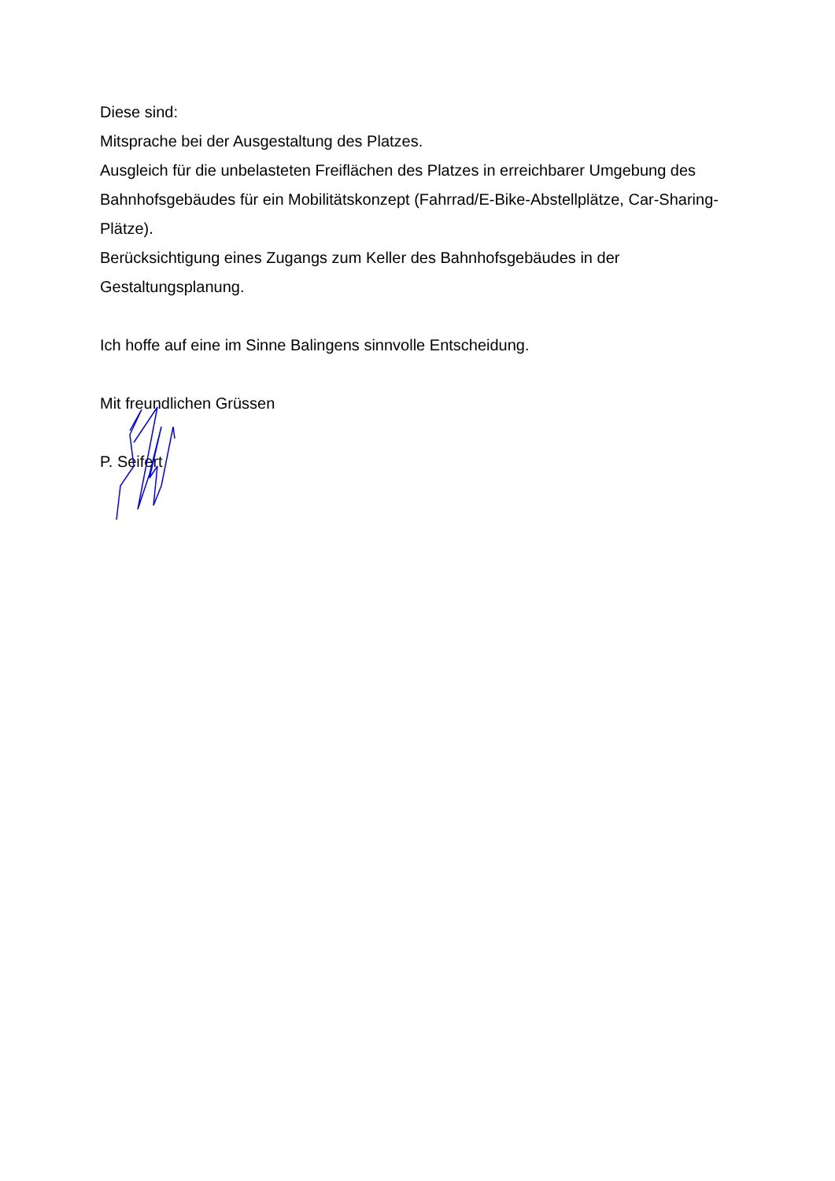Diese sind:
Mitsprache bei der Ausgestaltung des Platzes.
Ausgleich für die unbelasteten Freiflächen des Platzes in erreichbarer Umgebung des Bahnhofsgebäudes für ein Mobilitätskonzept (Fahrrad/E-Bike-Abstellplätze, Car-Sharing-Plätze).
Berücksichtigung eines Zugangs zum Keller des Bahnhofsgebäudes in der Gestaltungsplanung.
Ich hoffe auf eine im Sinne Balingens sinnvolle Entscheidung.
Mit freundlichen Grüssen
P. Seifert